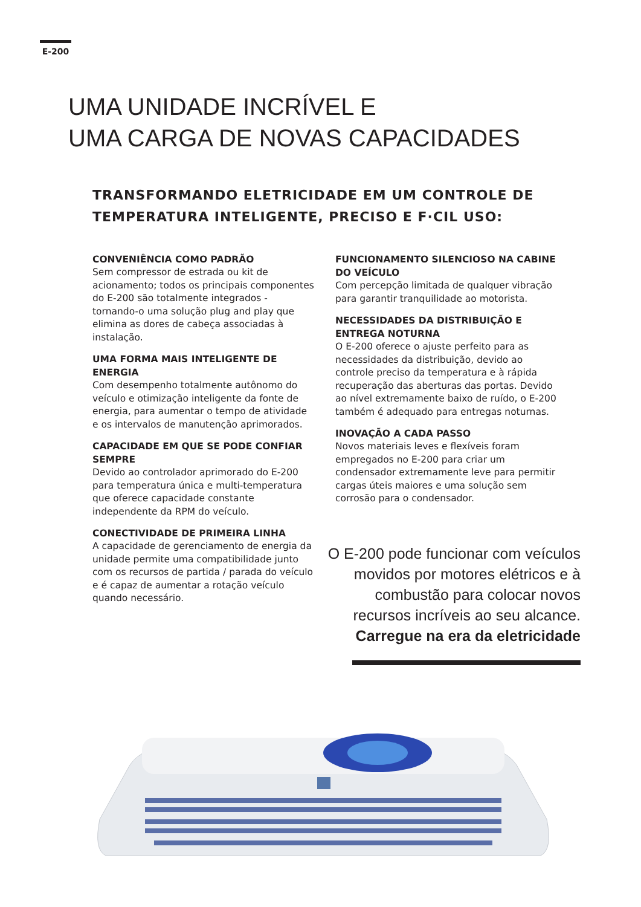E-200
UMA UNIDADE INCRÍVEL E
UMA CARGA DE NOVAS CAPACIDADES
TRANSFORMANDO ELETRICIDADE EM UM CONTROLE DE
TEMPERATURA INTELIGENTE, PRECISO E F·CIL USO:
CONVENIÊNCIA COMO PADRÃO
Sem compressor de estrada ou kit de acionamento; todos os principais componentes do E-200 são totalmente integrados - tornando-o uma solução plug and play que elimina as dores de cabeça associadas à instalação.
UMA FORMA MAIS INTELIGENTE DE ENERGIA
Com desempenho totalmente autônomo do veículo e otimização inteligente da fonte de energia, para aumentar o tempo de atividade e os intervalos de manutenção aprimorados.
CAPACIDADE EM QUE SE PODE CONFIAR SEMPRE
Devido ao controlador aprimorado do E-200 para temperatura única e multi-temperatura que oferece capacidade constante independente da RPM do veículo.
CONECTIVIDADE DE PRIMEIRA LINHA
A capacidade de gerenciamento de energia da unidade permite uma compatibilidade junto com os recursos de partida / parada do veículo e é capaz de aumentar a rotação veículo quando necessário.
FUNCIONAMENTO SILENCIOSO NA CABINE DO VEÍCULO
Com percepção limitada de qualquer vibração para garantir tranquilidade ao motorista.
NECESSIDADES DA DISTRIBUIÇÃO E ENTREGA NOTURNA
O E-200 oferece o ajuste perfeito para as necessidades da distribuição, devido ao controle preciso da temperatura e à rápida recuperação das aberturas das portas. Devido ao nível extremamente baixo de ruído, o E-200 também é adequado para entregas noturnas.
INOVAÇÃO A CADA PASSO
Novos materiais leves e flexíveis foram empregados no E-200 para criar um condensador extremamente leve para permitir cargas úteis maiores e uma solução sem corrosão para o condensador.
O E-200 pode funcionar com veículos movidos por motores elétricos e à combustão para colocar novos recursos incríveis ao seu alcance. Carregue na era da eletricidade